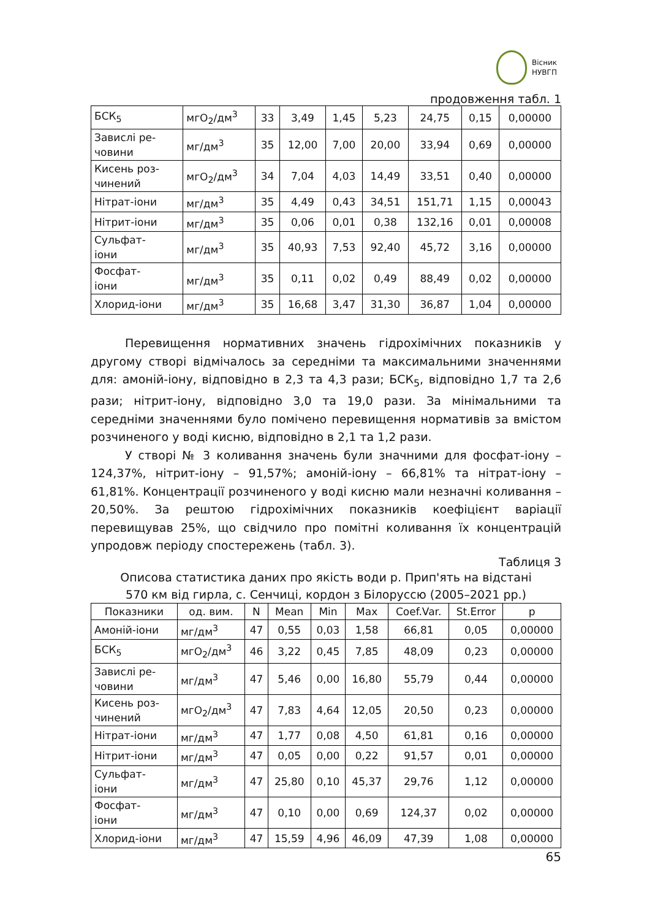Вісник
НУВГП
продовження табл. 1
| БСК<sub>5</sub> | мгО<sub>2</sub>/дм<sup>3</sup> | 33 | 3,49 | 1,45 | 5,23 | 24,75 | 0,15 | 0,00000 |
| Завислі ре- човини | мг/дм<sup>3</sup> | 35 | 12,00 | 7,00 | 20,00 | 33,94 | 0,69 | 0,00000 |
| Кисень роз- чинений | мгО<sub>2</sub>/дм<sup>3</sup> | 34 | 7,04 | 4,03 | 14,49 | 33,51 | 0,40 | 0,00000 |
| Нітрат-іони | мг/дм<sup>3</sup> | 35 | 4,49 | 0,43 | 34,51 | 151,71 | 1,15 | 0,00043 |
| Нітрит-іони | мг/дм<sup>3</sup> | 35 | 0,06 | 0,01 | 0,38 | 132,16 | 0,01 | 0,00008 |
| Сульфат- іони | мг/дм<sup>3</sup> | 35 | 40,93 | 7,53 | 92,40 | 45,72 | 3,16 | 0,00000 |
| Фосфат- іони | мг/дм<sup>3</sup> | 35 | 0,11 | 0,02 | 0,49 | 88,49 | 0,02 | 0,00000 |
| Хлорид-іони | мг/дм<sup>3</sup> | 35 | 16,68 | 3,47 | 31,30 | 36,87 | 1,04 | 0,00000 |
Перевищення нормативних значень гідрохімічних показників у другому створі відмічалось за середніми та максимальними значеннями для: амоній-іону, відповідно в 2,3 та 4,3 рази; БСК<sub>5</sub>, відповідно 1,7 та 2,6 рази; нітрит-іону, відповідно 3,0 та 19,0 рази. За мінімальними та середніми значеннями було помічено перевищення нормативів за вмістом розчиненого у воді кисню, відповідно в 2,1 та 1,2 рази.
У створі № 3 коливання значень були значними для фосфат-іону – 124,37%, нітрит-іону – 91,57%; амоній-іону – 66,81% та нітрат-іону – 61,81%. Концентрації розчиненого у воді кисню мали незначні коливання – 20,50%. За рештою гідрохімічних показників коефіцієнт варіації перевищував 25%, що свідчило про помітні коливання їх концентрацій упродовж періоду спостережень (табл. 3).
Таблиця 3
Описова статистика даних про якість води р. Прип'ять на відстані
570 км від гирла, с. Сенчиці, кордон з Білоруссю (2005–2021 рр.)
| Показники | од. вим. | N | Mean | Min | Max | Coef.Var. | St.Error | p |
| --- | --- | --- | --- | --- | --- | --- | --- | --- |
| Амоній-іони | мг/дм<sup>3</sup> | 47 | 0,55 | 0,03 | 1,58 | 66,81 | 0,05 | 0,00000 |
| БСК<sub>5</sub> | мгО<sub>2</sub>/дм<sup>3</sup> | 46 | 3,22 | 0,45 | 7,85 | 48,09 | 0,23 | 0,00000 |
| Завислі ре- човини | мг/дм<sup>3</sup> | 47 | 5,46 | 0,00 | 16,80 | 55,79 | 0,44 | 0,00000 |
| Кисень роз- чинений | мгО<sub>2</sub>/дм<sup>3</sup> | 47 | 7,83 | 4,64 | 12,05 | 20,50 | 0,23 | 0,00000 |
| Нітрат-іони | мг/дм<sup>3</sup> | 47 | 1,77 | 0,08 | 4,50 | 61,81 | 0,16 | 0,00000 |
| Нітрит-іони | мг/дм<sup>3</sup> | 47 | 0,05 | 0,00 | 0,22 | 91,57 | 0,01 | 0,00000 |
| Сульфат- іони | мг/дм<sup>3</sup> | 47 | 25,80 | 0,10 | 45,37 | 29,76 | 1,12 | 0,00000 |
| Фосфат- іони | мг/дм<sup>3</sup> | 47 | 0,10 | 0,00 | 0,69 | 124,37 | 0,02 | 0,00000 |
| Хлорид-іони | мг/дм<sup>3</sup> | 47 | 15,59 | 4,96 | 46,09 | 47,39 | 1,08 | 0,00000 |
65